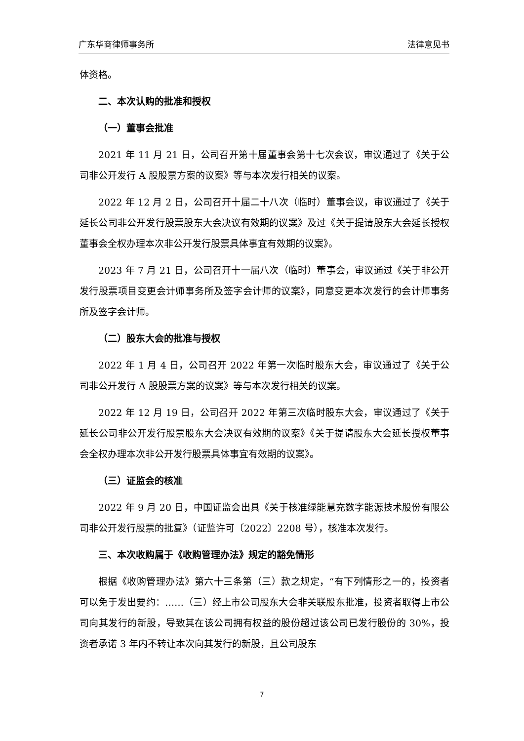广东华商律师事务所 法律意见书
体资格。
二、本次认购的批准和授权
（一）董事会批准
2021 年 11 月 21 日，公司召开第十届董事会第十七次会议，审议通过了《关于公司非公开发行 A 股股票方案的议案》等与本次发行相关的议案。
2022 年 12 月 2 日，公司召开十届二十八次（临时）董事会议，审议通过了《关于延长公司非公开发行股票股东大会决议有效期的议案》及过《关于提请股东大会延长授权董事会全权办理本次非公开发行股票具体事宜有效期的议案》。
2023 年 7 月 21 日，公司召开十一届八次（临时）董事会，审议通过《关于非公开发行股票项目变更会计师事务所及签字会计师的议案》，同意变更本次发行的会计师事务所及签字会计师。
（二）股东大会的批准与授权
2022 年 1 月 4 日，公司召开 2022 年第一次临时股东大会，审议通过了《关于公司非公开发行 A 股股票方案的议案》等与本次发行相关的议案。
2022 年 12 月 19 日，公司召开 2022 年第三次临时股东大会，审议通过了《关于延长公司非公开发行股票股东大会决议有效期的议案》《关于提请股东大会延长授权董事会全权办理本次非公开发行股票具体事宜有效期的议案》。
（三）证监会的核准
2022 年 9 月 20 日，中国证监会出具《关于核准绿能慧充数字能源技术股份有限公司非公开发行股票的批复》（证监许可〔2022〕2208 号），核准本次发行。
三、本次收购属于《收购管理办法》规定的豁免情形
根据《收购管理办法》第六十三条第（三）款之规定，“有下列情形之一的，投资者可以免于发出要约：……（三）经上市公司股东大会非关联股东批准，投资者取得上市公司向其发行的新股，导致其在该公司拥有权益的股份超过该公司已发行股份的 30%，投资者承诺 3 年内不转让本次向其发行的新股，且公司股东
7